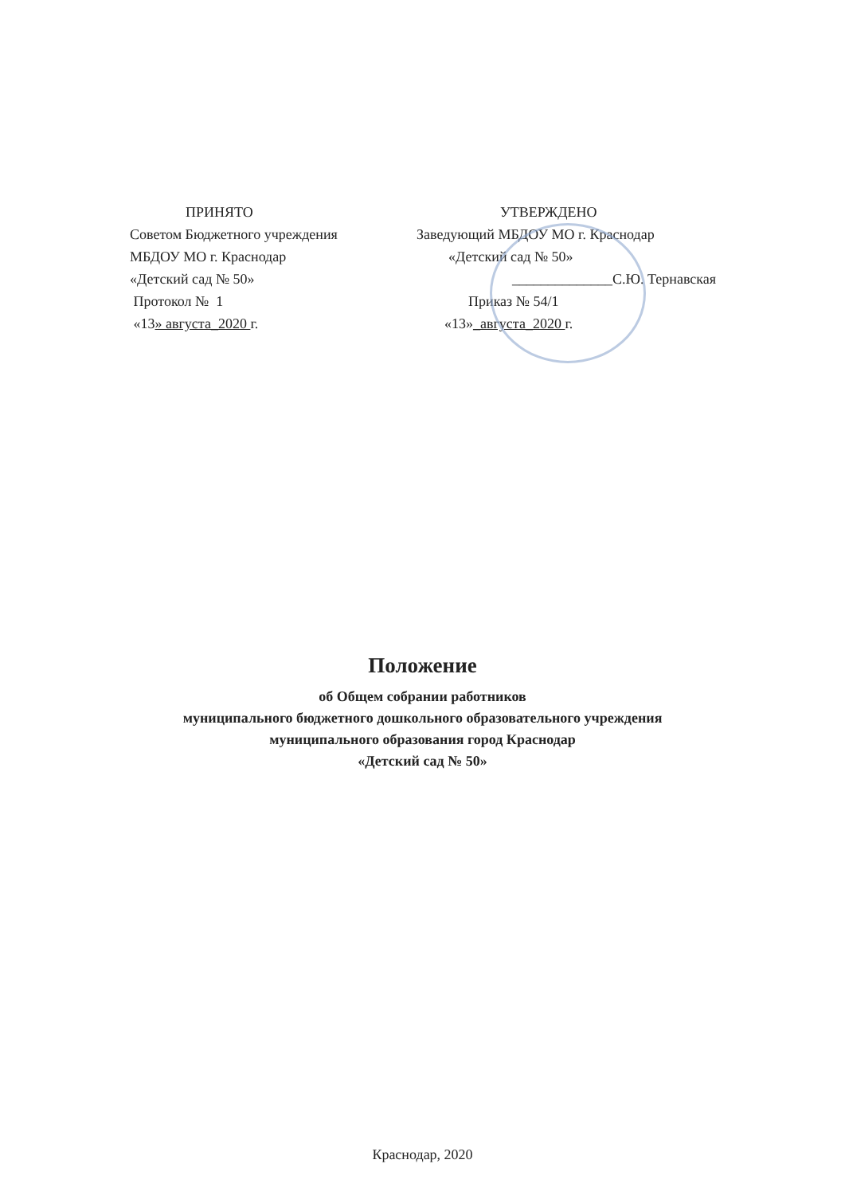ПРИНЯТО
Советом Бюджетного учреждения
МБДОУ МО г. Краснодар
«Детский сад № 50»
Протокол № 1
«13» августа_2020 г.
УТВЕРЖДЕНО
Заведующий МБДОУ МО г. Краснодар
«Детский сад № 50»
______________С.Ю. Тернавская
Приказ № 54/1
«13»_августа_2020 г.
Положение
об Общем собрании работников
муниципального бюджетного дошкольного образовательного учреждения
муниципального образования город Краснодар
«Детский сад № 50»
Краснодар, 2020